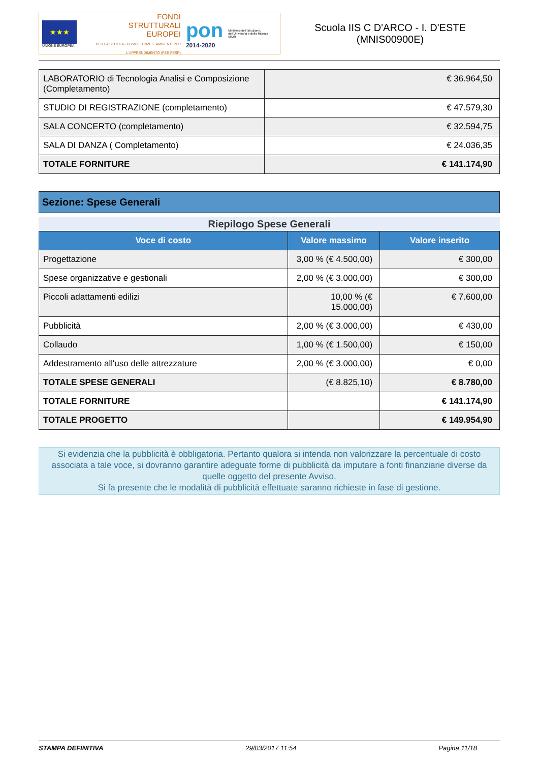★★★
UNIONE EUROPEA
FONDI
STRUTTURALI
EUROPEI
PER LA SCUOLA - COMPETENZE E AMBIENTI PER L'APPRENDIMENTO (FSE-FESR)
pon
2014-2020
Ministero dell'Istruzione, dell'Università e della Ricerca
MIUR
Scuola IIS C D'ARCO - I. D'ESTE
(MNIS00900E)
| LABORATORIO di Tecnologia Analisi e Composizione (Completamento) | € 36.964,50 |
| STUDIO DI REGISTRAZIONE (completamento) | € 47.579,30 |
| SALA CONCERTO (completamento) | € 32.594,75 |
| SALA DI DANZA ( Completamento) | € 24.036,35 |
| TOTALE FORNITURE | € 141.174,90 |
Sezione: Spese Generali
Riepilogo Spese Generali
| Voce di costo | Valore massimo | Valore inserito |
| --- | --- | --- |
| Progettazione | 3,00 % (€ 4.500,00) | € 300,00 |
| Spese organizzative e gestionali | 2,00 % (€ 3.000,00) | € 300,00 |
| Piccoli adattamenti edilizi | 10,00 % (€ 15.000,00) | € 7.600,00 |
| Pubblicità | 2,00 % (€ 3.000,00) | € 430,00 |
| Collaudo | 1,00 % (€ 1.500,00) | € 150,00 |
| Addestramento all'uso delle attrezzature | 2,00 % (€ 3.000,00) | € 0,00 |
| TOTALE SPESE GENERALI | (€ 8.825,10) | € 8.780,00 |
| TOTALE FORNITURE | | € 141.174,90 |
| TOTALE PROGETTO | | € 149.954,90 |
Si evidenzia che la pubblicità è obbligatoria. Pertanto qualora si intenda non valorizzare la percentuale di costo associata a tale voce, si dovranno garantire adeguate forme di pubblicità da imputare a fonti finanziarie diverse da quelle oggetto del presente Avviso.
Si fa presente che le modalità di pubblicità effettuate saranno richieste in fase di gestione.
STAMPA DEFINITIVA 29/03/2017 11:54 Pagina 11/18